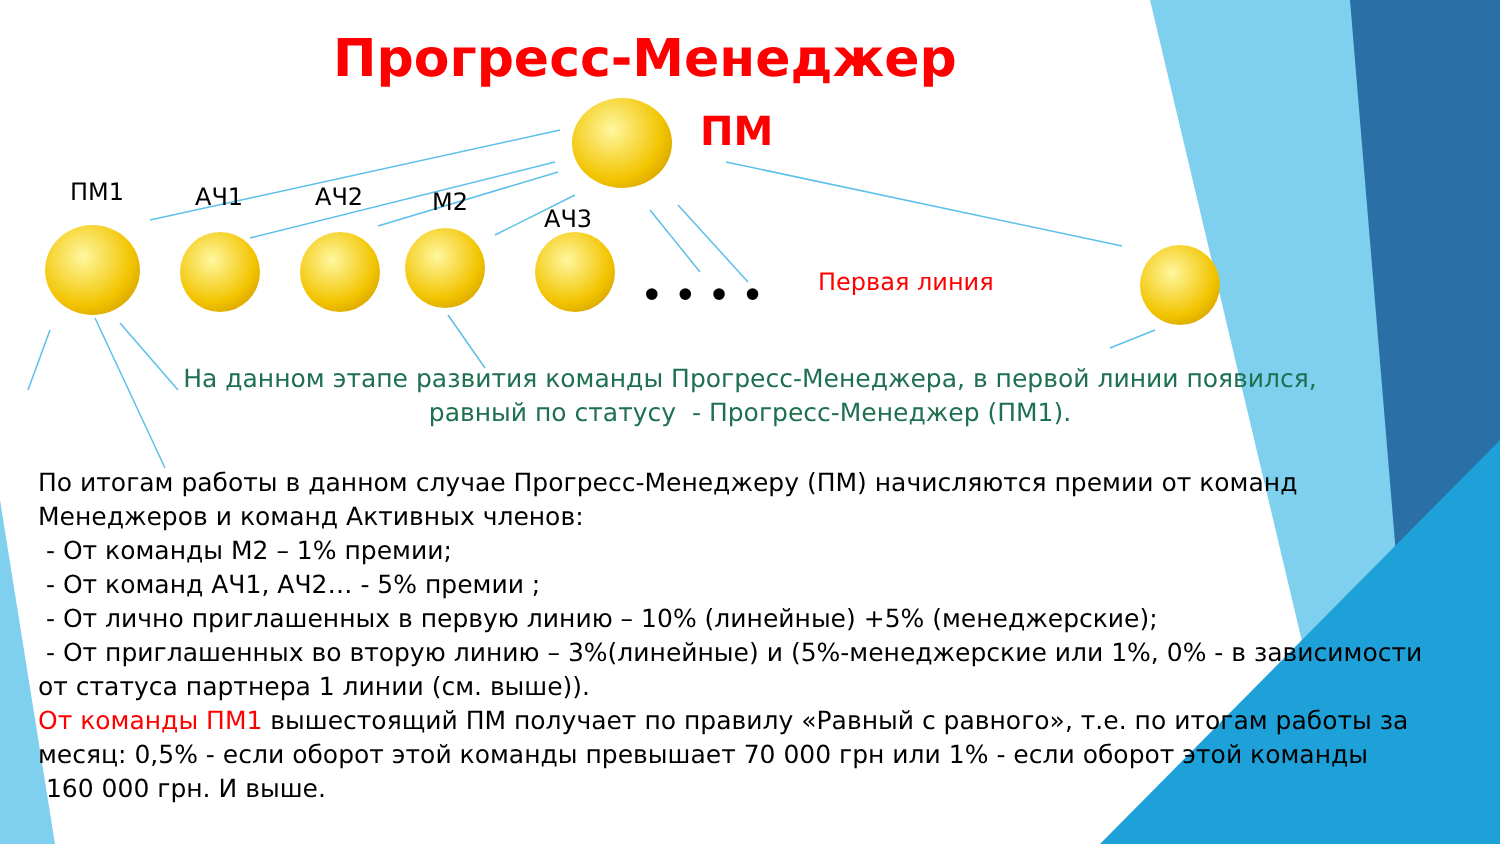Прогресс-Менеджер
ПМ
ПМ1 АЧ1 АЧ2 М2
АЧ3
•••• Первая линия
На данном этапе развития команды Прогресс-Менеджера, в первой линии появился,
равный по статусу - Прогресс-Менеджер (ПМ1).
По итогам работы в данном случае Прогресс-Менеджеру (ПМ) начисляются премии от команд Менеджеров и команд Активных членов:
- От команды М2 – 1% премии;
- От команд АЧ1, АЧ2… - 5% премии ;
- От лично приглашенных в первую линию – 10% (линейные) +5% (менеджерские);
- От приглашенных во вторую линию – 3%(линейные) и (5%-менеджерские или 1%, 0% - в зависимости от статуса партнера 1 линии (см. выше)).
От команды ПМ1 вышестоящий ПМ получает по правилу «Равный с равного», т.е. по итогам работы за месяц: 0,5% - если оборот этой команды превышает 70 000 грн или 1% - если оборот этой команды
160 000 грн. И выше.